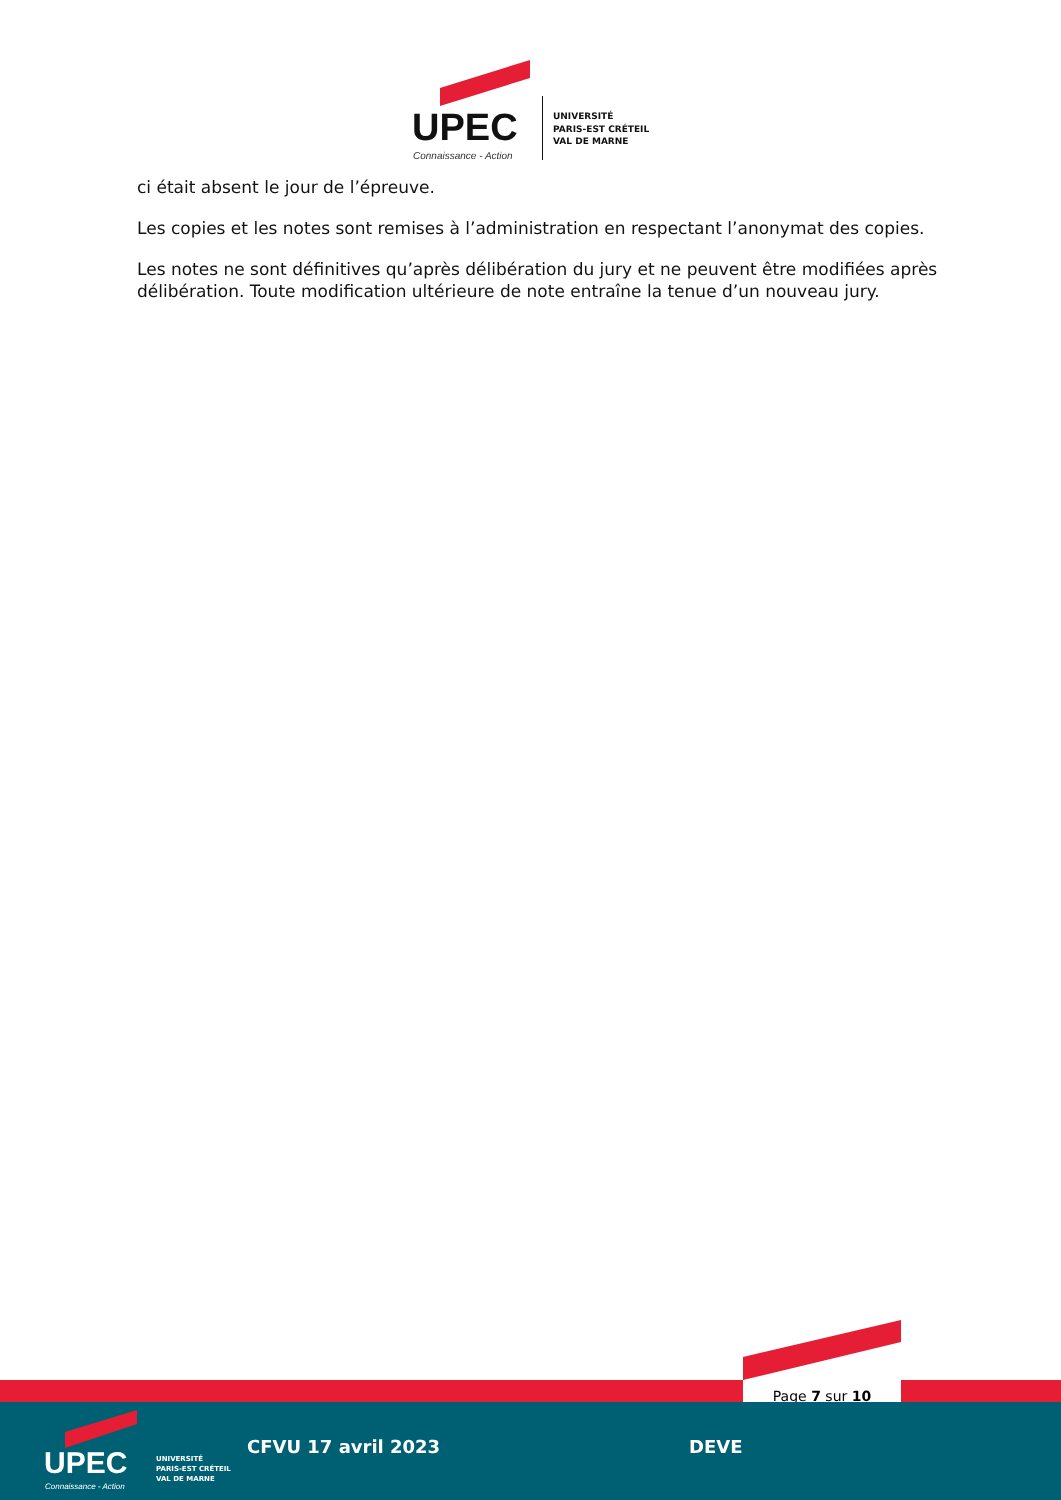UPEC
Connaissance - Action
UNIVERSITÉ
PARIS-EST CRÉTEIL
VAL DE MARNE
ci était absent le jour de l’épreuve.
Les copies et les notes sont remises à l’administration en respectant l’anonymat des copies.
Les notes ne sont définitives qu’après délibération du jury et ne peuvent être modifiées après délibération. Toute modification ultérieure de note entraîne la tenue d’un nouveau jury.
Page 7 sur 10
UPEC
Connaissance - Action
UNIVERSITÉ
PARIS-EST CRÉTEIL
VAL DE MARNE
CFVU 17 avril 2023 DEVE